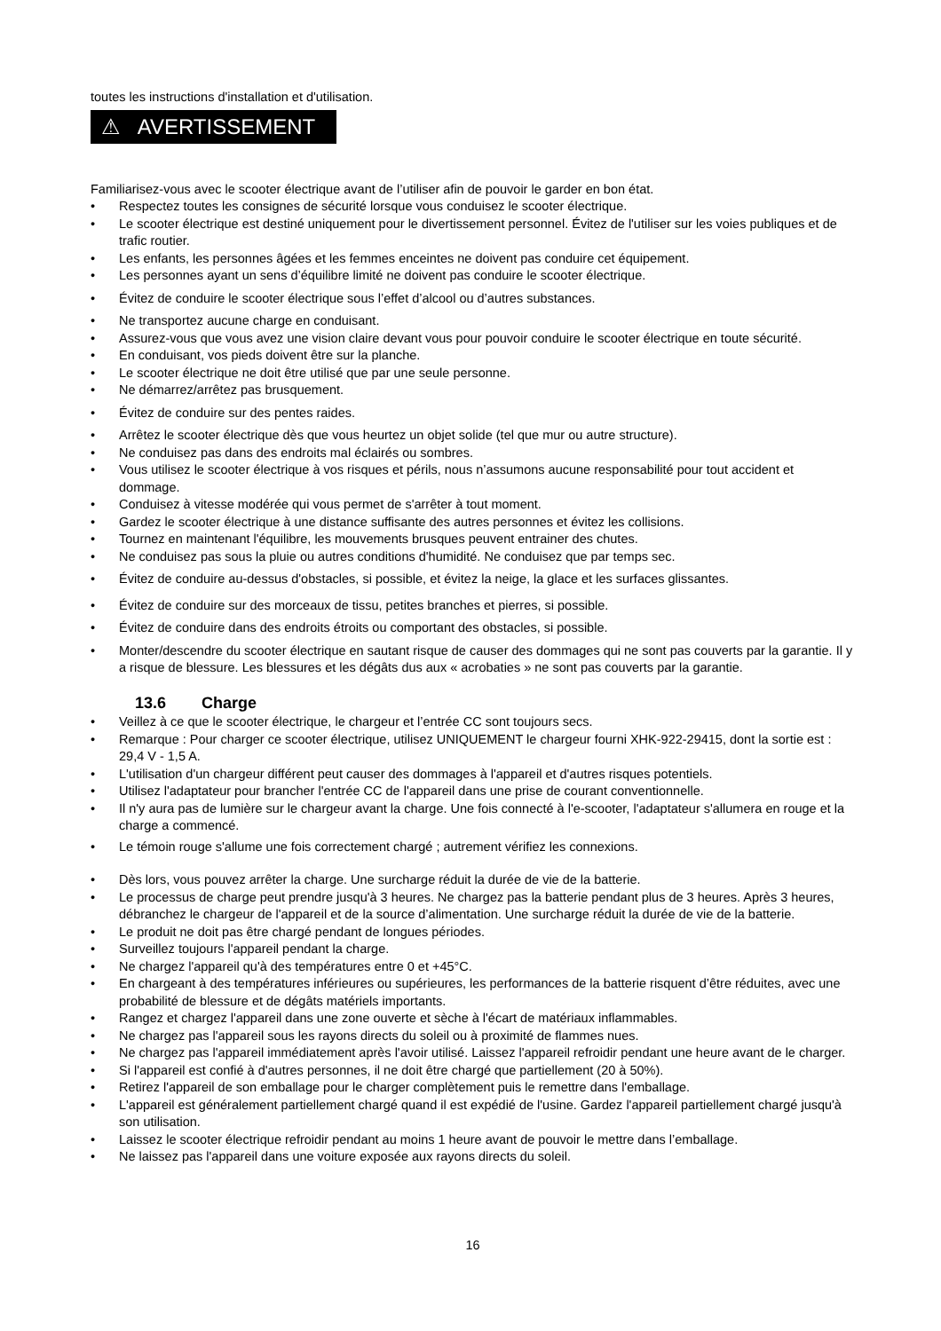toutes les instructions d'installation et d'utilisation.
⚠ AVERTISSEMENT
Familiarisez-vous avec le scooter électrique avant de l’utiliser afin de pouvoir le garder en bon état.
• Respectez toutes les consignes de sécurité lorsque vous conduisez le scooter électrique.
• Le scooter électrique est destiné uniquement pour le divertissement personnel. Évitez de l'utiliser sur les voies publiques et de trafic routier.
• Les enfants, les personnes âgées et les femmes enceintes ne doivent pas conduire cet équipement.
• Les personnes ayant un sens d’équilibre limité ne doivent pas conduire le scooter électrique.
• Évitez de conduire le scooter électrique sous l’effet d’alcool ou d’autres substances.
• Ne transportez aucune charge en conduisant.
• Assurez-vous que vous avez une vision claire devant vous pour pouvoir conduire le scooter électrique en toute sécurité.
• En conduisant, vos pieds doivent être sur la planche.
• Le scooter électrique ne doit être utilisé que par une seule personne.
• Ne démarrez/arrêtez pas brusquement.
• Évitez de conduire sur des pentes raides.
• Arrêtez le scooter électrique dès que vous heurtez un objet solide (tel que mur ou autre structure).
• Ne conduisez pas dans des endroits mal éclairés ou sombres.
• Vous utilisez le scooter électrique à vos risques et périls, nous n’assumons aucune responsabilité pour tout accident et dommage.
• Conduisez à vitesse modérée qui vous permet de s'arrêter à tout moment.
• Gardez le scooter électrique à une distance suffisante des autres personnes et évitez les collisions.
• Tournez en maintenant l'équilibre, les mouvements brusques peuvent entrainer des chutes.
• Ne conduisez pas sous la pluie ou autres conditions d'humidité. Ne conduisez que par temps sec.
• Évitez de conduire au-dessus d'obstacles, si possible, et évitez la neige, la glace et les surfaces glissantes.
• Évitez de conduire sur des morceaux de tissu, petites branches et pierres, si possible.
• Évitez de conduire dans des endroits étroits ou comportant des obstacles, si possible.
• Monter/descendre du scooter électrique en sautant risque de causer des dommages qui ne sont pas couverts par la garantie. Il y a risque de blessure. Les blessures et les dégâts dus aux « acrobaties » ne sont pas couverts par la garantie.
13.6 Charge
• Veillez à ce que le scooter électrique, le chargeur et l’entrée CC sont toujours secs.
• Remarque : Pour charger ce scooter électrique, utilisez UNIQUEMENT le chargeur fourni XHK-922-29415, dont la sortie est : 29,4 V - 1,5 A.
• L'utilisation d'un chargeur différent peut causer des dommages à l'appareil et d'autres risques potentiels.
• Utilisez l'adaptateur pour brancher l'entrée CC de l'appareil dans une prise de courant conventionnelle.
• Il n'y aura pas de lumière sur le chargeur avant la charge. Une fois connecté à l'e-scooter, l'adaptateur s'allumera en rouge et la charge a commencé.
• Le témoin rouge s'allume une fois correctement chargé ; autrement vérifiez les connexions.
• Dès lors, vous pouvez arrêter la charge. Une surcharge réduit la durée de vie de la batterie.
• Le processus de charge peut prendre jusqu'à 3 heures. Ne chargez pas la batterie pendant plus de 3 heures. Après 3 heures, débranchez le chargeur de l'appareil et de la source d’alimentation. Une surcharge réduit la durée de vie de la batterie.
• Le produit ne doit pas être chargé pendant de longues périodes.
• Surveillez toujours l'appareil pendant la charge.
• Ne chargez l'appareil qu'à des températures entre 0 et +45°C.
• En chargeant à des températures inférieures ou supérieures, les performances de la batterie risquent d’être réduites, avec une probabilité de blessure et de dégâts matériels importants.
• Rangez et chargez l'appareil dans une zone ouverte et sèche à l'écart de matériaux inflammables.
• Ne chargez pas l'appareil sous les rayons directs du soleil ou à proximité de flammes nues.
• Ne chargez pas l'appareil immédiatement après l'avoir utilisé. Laissez l'appareil refroidir pendant une heure avant de le charger.
• Si l'appareil est confié à d'autres personnes, il ne doit être chargé que partiellement (20 à 50%).
• Retirez l'appareil de son emballage pour le charger complètement puis le remettre dans l'emballage.
• L'appareil est généralement partiellement chargé quand il est expédié de l'usine. Gardez l'appareil partiellement chargé jusqu'à son utilisation.
• Laissez le scooter électrique refroidir pendant au moins 1 heure avant de pouvoir le mettre dans l’emballage.
• Ne laissez pas l'appareil dans une voiture exposée aux rayons directs du soleil.
16